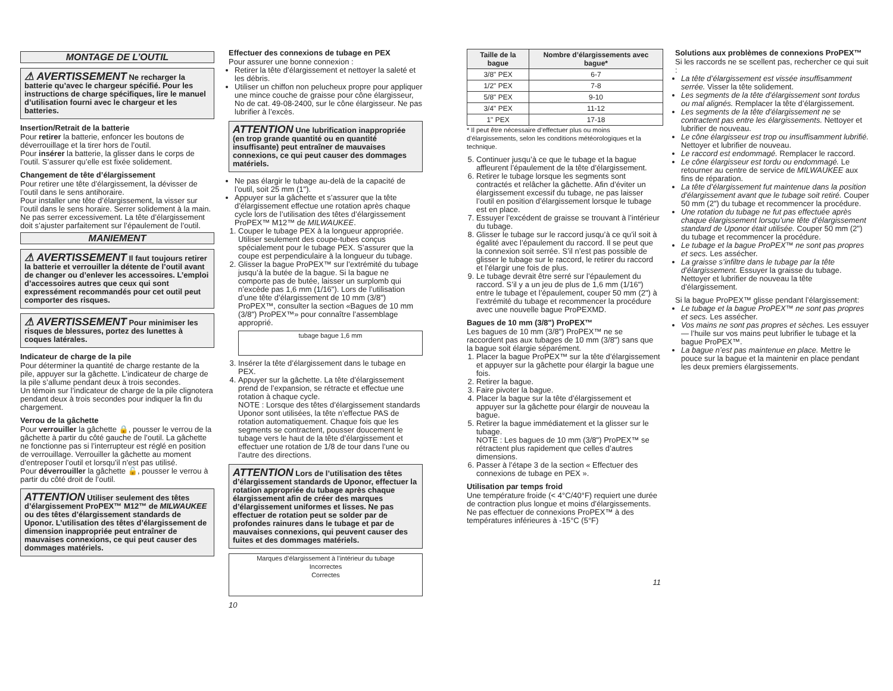MONTAGE DE L’OUTIL
⚠ AVERTISSEMENT Ne recharger la batterie qu’avec le chargeur spécifié. Pour les instructions de charge spécifiques, lire le manuel d’utilisation fourni avec le chargeur et les batteries.
Insertion/Retrait de la batterie
Pour retirer la batterie, enfoncer les boutons de déverrouillage et la tirer hors de l’outil.
Pour insérer la batterie, la glisser dans le corps de l’outil. S’assurer qu’elle est fixée solidement.
Changement de tête d’élargissement
Pour retirer une tête d’élargissement, la dévisser de l’outil dans le sens antihoraire.
Pour installer une tête d’élargissement, la visser sur l’outil dans le sens horaire. Serrer solidement à la main. Ne pas serrer excessivement. La tête d’élargissement doit s’ajuster parfaitement sur l’épaulement de l’outil.
MANIEMENT
⚠ AVERTISSEMENT Il faut toujours retirer la batterie et verrouiller la détente de l’outil avant de changer ou d’enlever les accessoires. L’emploi d’accessoires autres que ceux qui sont expressément recommandés pour cet outil peut comporter des risques.
⚠ AVERTISSEMENT Pour minimiser les risques de blessures, portez des lunettes à coques latérales.
Indicateur de charge de la pile
Pour déterminer la quantité de charge restante de la pile, appuyer sur la gâchette. L’indicateur de charge de la pile s’allume pendant deux à trois secondes.
Un témoin sur l’indicateur de charge de la pile clignotera pendant deux à trois secondes pour indiquer la fin du chargement.
Verrou de la gâchette
Pour verrouiller la gâchette 🔒, pousser le verrou de la gâchette à partir du côté gauche de l’outil. La gâchette ne fonctionne pas si l’interrupteur est réglé en position de verrouillage. Verrouiller la gâchette au moment d’entreposer l’outil et lorsqu’il n’est pas utilisé.
Pour déverrouiller la gâchette 🔓, pousser le verrou à partir du côté droit de l’outil.
ATTENTION Utiliser seulement des têtes d’élargissement ProPEX™ M12™ de MILWAUKEE ou des têtes d’élargissement standards de Uponor. L’utilisation des têtes d’élargissement de dimension inappropriée peut entraîner de mauvaises connexions, ce qui peut causer des dommages matériels.
Effectuer des connexions de tubage en PEX
Pour assurer une bonne connexion :
Retirer la tête d’élargissement et nettoyer la saleté et les débris.
Utiliser un chiffon non pelucheux propre pour appliquer une mince couche de graisse pour cône élargisseur, No de cat. 49-08-2400, sur le cône élargisseur. Ne pas lubrifier à l’excès.
ATTENTION Une lubrification inappropriée (en trop grande quantité ou en quantité insuffisante) peut entraîner de mauvaises connexions, ce qui peut causer des dommages matériels.
Ne pas élargir le tubage au-delà de la capacité de l’outil, soit 25 mm (1").
Appuyer sur la gâchette et s’assurer que la tête d’élargissement effectue une rotation après chaque cycle lors de l’utilisation des têtes d’élargissement ProPEX™ M12™ de MILWAUKEE.
1. Couper le tubage PEX à la longueur appropriée. Utiliser seulement des coupe-tubes conçus spécialement pour le tubage PEX. S’assurer que la coupe est perpendiculaire à la longueur du tubage.
2. Glisser la bague ProPEX™ sur l’extrémité du tubage jusqu’à la butée de la bague. Si la bague ne comporte pas de butée, laisser un surplomb qui n’excède pas 1,6 mm (1/16"). Lors de l’utilisation d’une tête d’élargissement de 10 mm (3/8") ProPEX™, consulter la section «Bagues de 10 mm (3/8") ProPEX™» pour connaître l’assemblage approprié.
tubage bague 1,6 mm
3. Insérer la tête d’élargissement dans le tubage en PEX.
4. Appuyer sur la gâchette. La tête d’élargissement prend de l’expansion, se rétracte et effectue une rotation à chaque cycle.
NOTE : Lorsque des têtes d’élargissement standards Uponor sont utilisées, la tête n’effectue PAS de rotation automatiquement. Chaque fois que les segments se contractent, pousser doucement le tubage vers le haut de la tête d’élargissement et effectuer une rotation de 1/8 de tour dans l’une ou l’autre des directions.
ATTENTION Lors de l’utilisation des têtes d’élargissement standards de Uponor, effectuer la rotation appropriée du tubage après chaque élargissement afin de créer des marques d’élargissement uniformes et lisses. Ne pas effectuer de rotation peut se solder par de profondes rainures dans le tubage et par de mauvaises connexions, qui peuvent causer des fuites et des dommages matériels.
Marques d’élargissement à l’intérieur du tubage
Incorrectes
Correctes
10
| Taille de la bague | Nombre d’élargissements avec bague* |
| --- | --- |
| 3/8" PEX | 6-7 |
| 1/2" PEX | 7-8 |
| 5/8" PEX | 9-10 |
| 3/4" PEX | 11-12 |
| 1" PEX | 17-18 |
* Il peut être nécessaire d’effectuer plus ou moins d’élargissements, selon les conditions météorologiques et la technique.
5. Continuer jusqu’à ce que le tubage et la bague affleurent l’épaulement de la tête d’élargissement.
6. Retirer le tubage lorsque les segments sont contractés et relâcher la gâchette. Afin d’éviter un élargissement excessif du tubage, ne pas laisser l’outil en position d’élargissement lorsque le tubage est en place.
7. Essuyer l’excédent de graisse se trouvant à l’intérieur du tubage.
8. Glisser le tubage sur le raccord jusqu’à ce qu’il soit à égalité avec l’épaulement du raccord. Il se peut que la connexion soit serrée. S’il n’est pas possible de glisser le tubage sur le raccord, le retirer du raccord et l’élargir une fois de plus.
9. Le tubage devrait être serré sur l’épaulement du raccord. S’il y a un jeu de plus de 1,6 mm (1/16") entre le tubage et l’épaulement, couper 50 mm (2") à l’extrémité du tubage et recommencer la procédure avec une nouvelle bague ProPEXMD.
Bagues de 10 mm (3/8") ProPEX™
Les bagues de 10 mm (3/8") ProPEX™ ne se raccordent pas aux tubages de 10 mm (3/8") sans que la bague soit élargie séparément.
1. Placer la bague ProPEX™ sur la tête d’élargissement et appuyer sur la gâchette pour élargir la bague une fois.
2. Retirer la bague.
3. Faire pivoter la bague.
4. Placer la bague sur la tête d’élargissement et appuyer sur la gâchette pour élargir de nouveau la bague.
5. Retirer la bague immédiatement et la glisser sur le tubage.
NOTE : Les bagues de 10 mm (3/8") ProPEX™ se rétractent plus rapidement que celles d’autres dimensions.
6. Passer à l’étape 3 de la section « Effectuer des connexions de tubage en PEX ».
Utilisation par temps froid
Une température froide (< 4°C/40°F) requiert une durée de contraction plus longue et moins d’élargissements. Ne pas effectuer de connexions ProPEX™ à des températures inférieures à -15°C (5°F)
11
Solutions aux problèmes de connexions ProPEX™
Si les raccords ne se scellent pas, rechercher ce qui suit :
La tête d’élargissement est vissée insuffisamment serrée. Visser la tête solidement.
Les segments de la tête d’élargissement sont tordus ou mal alignés. Remplacer la tête d’élargissement.
Les segments de la tête d’élargissement ne se contractent pas entre les élargissements. Nettoyer et lubrifier de nouveau.
Le cône élargisseur est trop ou insuffisamment lubrifié. Nettoyer et lubrifier de nouveau.
Le raccord est endommagé. Remplacer le raccord.
Le cône élargisseur est tordu ou endommagé. Le retourner au centre de service de MILWAUKEE aux fins de réparation.
La tête d’élargissement fut maintenue dans la position d’élargissement avant que le tubage soit retiré. Couper 50 mm (2") du tubage et recommencer la procédure.
Une rotation du tubage ne fut pas effectuée après chaque élargissement lorsqu’une tête d’élargissement standard de Uponor était utilisée. Couper 50 mm (2") du tubage et recommencer la procédure.
Le tubage et la bague ProPEX™ ne sont pas propres et secs. Les assécher.
La graisse s’infiltre dans le tubage par la tête d’élargissement. Essuyer la graisse du tubage. Nettoyer et lubrifier de nouveau la tête d’élargissement.
Si la bague ProPEX™ glisse pendant l’élargissement:
Le tubage et la bague ProPEX™ ne sont pas propres et secs. Les assécher.
Vos mains ne sont pas propres et sèches. Les essuyer — l’huile sur vos mains peut lubrifier le tubage et la bague ProPEX™.
La bague n’est pas maintenue en place. Mettre le pouce sur la bague et la maintenir en place pendant les deux premiers élargissements.